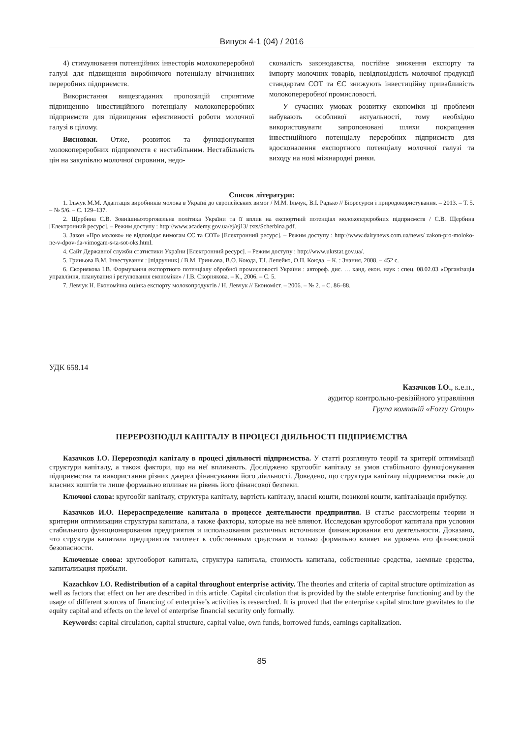Випуск 4-1 (04) / 2016
4) стимулювання потенційних інвесторів молокопереробної галузі для підвищення виробничого потенціалу вітчизняних переробних підприємств.
Використання вищезгаданих пропозицій сприятиме підвищенню інвестиційного потенціалу молокопереробних підприємств для підвищення ефективності роботи молочної галузі в цілому.
Висновки. Отже, розвиток та функціонування молокопереробних підприємств є нестабільним. Нестабільність цін на закупівлю молочної сировини, недо-
сконалість законодавства, постійне зниження експорту та імпорту молочних товарів, невідповідність молочної продукції стандартам СОТ та ЄС знижують інвестиційну привабливість молокопереробної промисловості.
У сучасних умовах розвитку економіки ці проблеми набувають особливої актуальності, тому необхідно використовувати запропоновані шляхи покращення інвестиційного потенціалу переробних підприємств для вдосконалення експортного потенціалу молочної галузі та виходу на нові міжнародні ринки.
Список літератури:
1. Ільчук М.М. Адаптація виробників молока в Україні до європейських вимог / М.М. Ільчук, В.І. Радько // Біоресурси і природокористування. – 2013. – Т. 5. – № 5/6. – С. 129–137.
2. Щербина С.В. Зовнішньоторговельна політика України та її вплив на експортний потенціал молокопереробних підприємств / С.В. Щербина [Електронний ресурс]. – Режим доступу : http://www.academy.gov.ua/ej/ej13/ txts/Scherbina.pdf.
3. Закон «Про молоко» не відповідає вимогам ЄС та СОТ» [Електронний ресурс]. – Режим доступу : http://www.dairynews.com.ua/news/ zakon-pro-moloko-ne-v-dpov-da-vimogam-s-ta-sot-oks.html.
4. Сайт Державної служби статистики України [Електронний ресурс]. – Режим доступу : http://www.ukrstat.gov.ua/.
5. Гриньова В.М. Інвестування : [підручник] / В.М. Гриньова, В.О. Коюда, Т.І. Лепейко, О.П. Коюда. – К. : Знання, 2008. – 452 с.
6. Скорнякова І.В. Формування експортного потенціалу обробної промисловості України : автореф. дис. … канд. екон. наук : спец. 08.02.03 «Організація управління, планування і регулювання економіки» / І.В. Скорнякова. – К., 2006. – С. 5.
7. Левчук Н. Економічна оцінка експорту молокопродуктів / Н. Левчук // Економіст. – 2006. – № 2. – С. 86–88.
УДК 658.14
Казачков І.О., к.е.н.,
аудитор контрольно-ревізійного управління
Група компаній «Fozzy Group»
ПЕРЕРОЗПОДІЛ КАПІТАЛУ В ПРОЦЕСІ ДІЯЛЬНОСТІ ПІДПРИЄМСТВА
Казачков І.О. Перерозподіл капіталу в процесі діяльності підприємства. У статті розглянуто теорії та критерії оптимізації структури капіталу, а також фактори, що на неї впливають. Досліджено кругообіг капіталу за умов стабільного функціонування підприємства та використання різних джерел фінансування його діяльності. Доведено, що структура капіталу підприємства тяжіє до власних коштів та лише формально впливає на рівень його фінансової безпеки.
Ключові слова: кругообіг капіталу, структура капіталу, вартість капіталу, власні кошти, позикові кошти, капіталізація прибутку.
Казачков И.О. Перераспределение капитала в процессе деятельности предприятия. В статье рассмотрены теории и критерии оптимизации структуры капитала, а также факторы, которые на неё влияют. Исследован кругооборот капитала при условии стабильного функционирования предприятия и использования различных источников финансирования его деятельности. Доказано, что структура капитала предприятия тяготеет к собственным средствам и только формально влияет на уровень его финансовой безопасности.
Ключевые слова: кругооборот капитала, структура капитала, стоимость капитала, собственные средства, заемные средства, капитализация прибыли.
Kazachkov I.O. Redistribution of a capital throughout enterprise activity. The theories and criteria of capital structure optimization as well as factors that effect on her are described in this article. Capital circulation that is provided by the stable enterprise functioning and by the usage of different sources of financing of enterprise’s activities is researched. It is proved that the enterprise capital structure gravitates to the equity capital and effects on the level of enterprise financial security only formally.
Keywords: capital circulation, capital structure, capital value, own funds, borrowed funds, earnings capitalization.
85